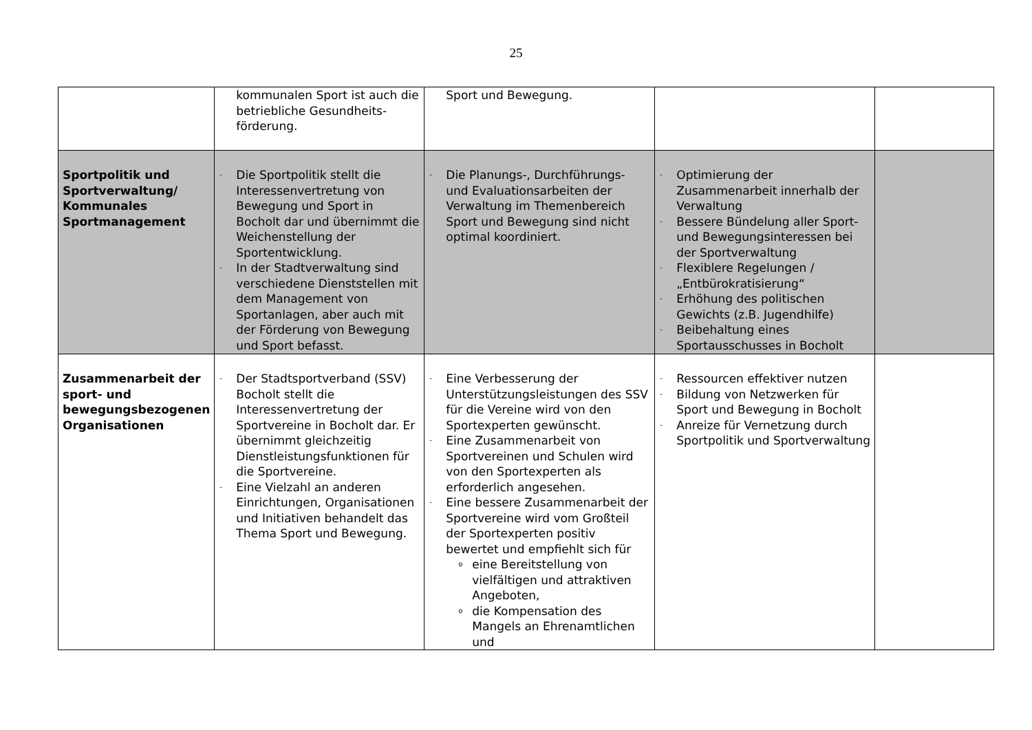25
| | kommunalen Sport ist auch die betriebliche Gesundheits­förderung. | Sport und Bewegung. | | |
| Sportpolitik und Sportverwaltung/ Kommunales Sportmanagement | - Die Sportpolitik stellt die Interessenvertretung von Bewegung und Sport in Bocholt dar und übernimmt die Weichenstellung der Sportentwicklung. - In der Stadtverwaltung sind verschiedene Dienststellen mit dem Management von Sportanlagen, aber auch mit der Förderung von Bewegung und Sport befasst. | - Die Planungs-, Durchführungs- und Evaluationsarbeiten der Verwaltung im Themenbereich Sport und Bewegung sind nicht optimal koordiniert. | - Optimierung der Zusammenarbeit innerhalb der Verwaltung - Bessere Bündelung aller Sport- und Bewegungsinteressen bei der Sportverwaltung - Flexiblere Regelungen / „Entbürokratisierung“ - Erhöhung des politischen Gewichts (z.B. Jugendhilfe) - Beibehaltung eines Sportausschusses in Bocholt | |
| Zusammenarbeit der sport- und bewegungsbezogenen Organisationen | - Der Stadtsportverband (SSV) Bocholt stellt die Interessenvertretung der Sportvereine in Bocholt dar. Er übernimmt gleichzeitig Dienstleistungsfunktionen für die Sportvereine. - Eine Vielzahl an anderen Einrichtungen, Organisationen und Initiativen behandelt das Thema Sport und Bewegung. | - Eine Verbesserung der Unterstützungsleistungen des SSV für die Vereine wird von den Sportexperten gewünscht. - Eine Zusammenarbeit von Sportvereinen und Schulen wird von den Sportexperten als erforderlich angesehen. - Eine bessere Zusammenarbeit der Sportvereine wird vom Großteil der Sportexperten positiv bewertet und empfiehlt sich für o eine Bereitstellung von vielfältigen und attraktiven Angeboten, o die Kompensation des Mangels an Ehrenamtlichen und | - Ressourcen effektiver nutzen - Bildung von Netzwerken für Sport und Bewegung in Bocholt - Anreize für Vernetzung durch Sportpolitik und Sportverwaltung | |